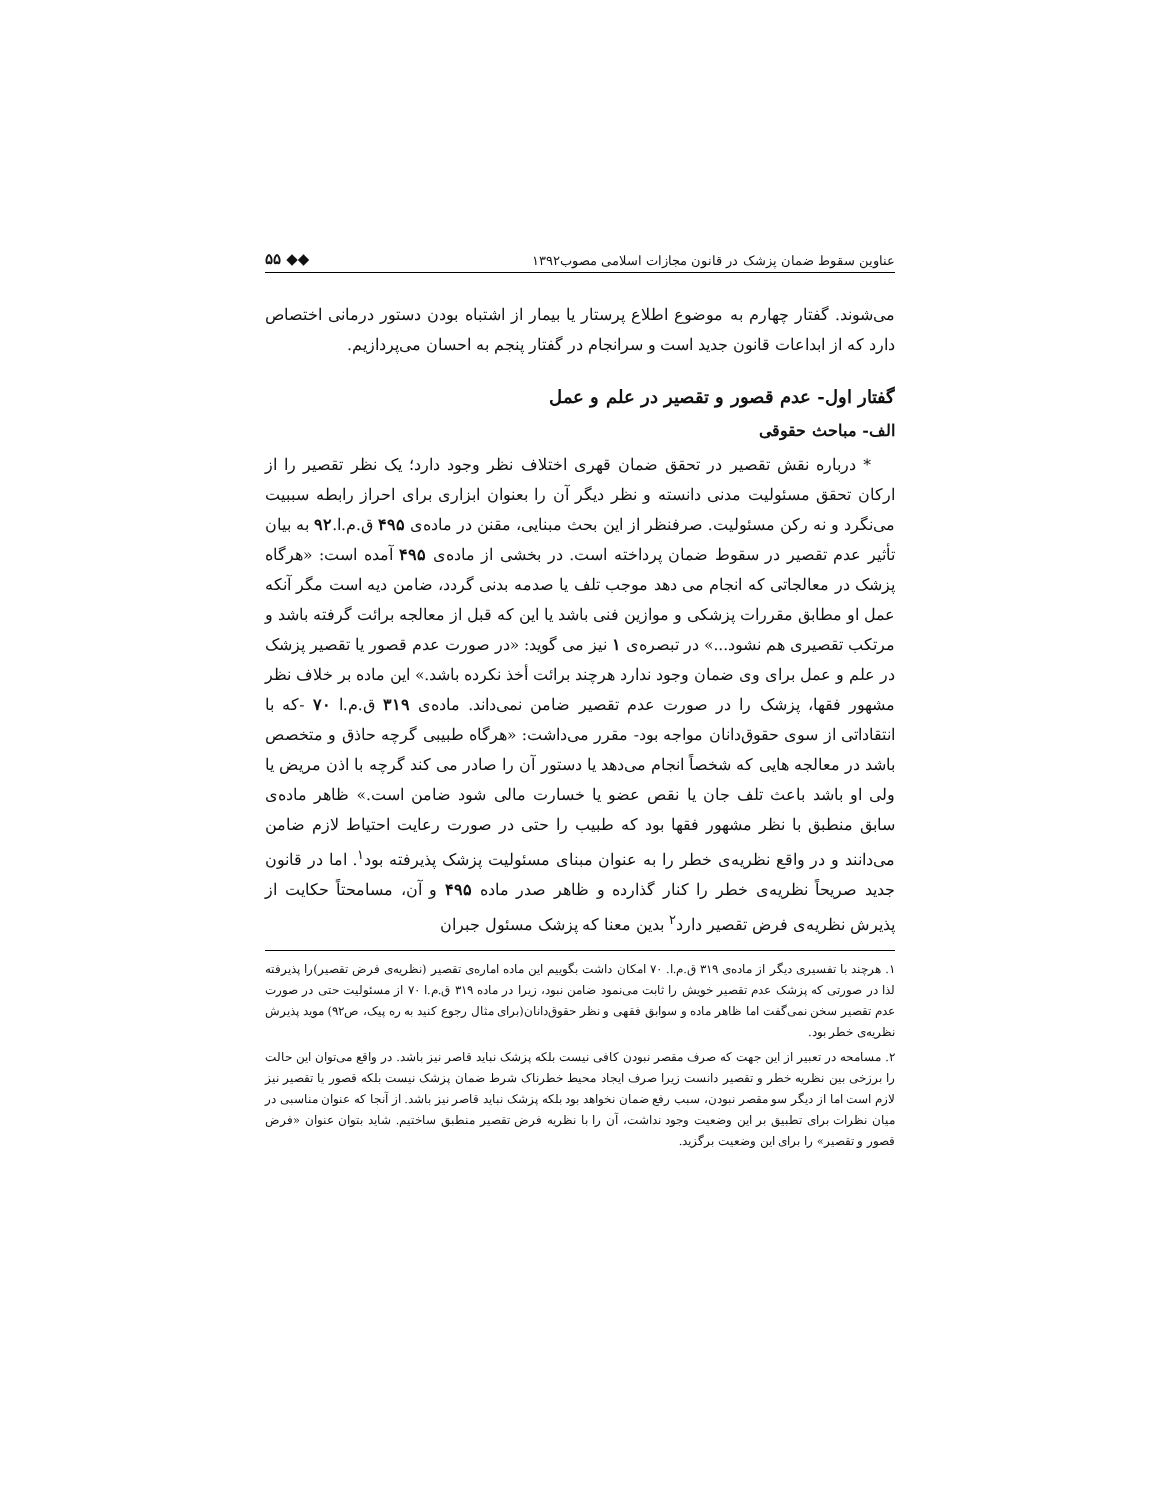عناوین سقوط ضمان پزشک در قانون مجازات اسلامی مصوب۱۳۹۲ ◆◆ ۵۵
می‌شوند. گفتار چهارم به موضوع اطلاع پرستار یا بیمار از اشتباه بودن دستور درمانی اختصاص دارد که از ابداعات قانون جدید است و سرانجام در گفتار پنجم به احسان می‌پردازیم.
گفتار اول- عدم قصور و تقصیر در علم و عمل
الف- مباحث حقوقی
* درباره نقش تقصیر در تحقق ضمان قهری اختلاف نظر وجود دارد؛ یک نظر تقصیر را از ارکان تحقق مسئولیت مدنی دانسته و نظر دیگر آن را بعنوان ابزاری برای احراز رابطه سببیت می‌نگرد و نه رکن مسئولیت. صرفنظر از این بحث مبنایی، مقنن در ماده‌ی ۴۹۵ ق.م.ا.۹۲ به بیان تأثیر عدم تقصیر در سقوط ضمان پرداخته است. در بخشی از ماده‌ی ۴۹۵ آمده است: «هرگاه پزشک در معالجاتی که انجام می دهد موجب تلف یا صدمه بدنی گردد، ضامن دیه است مگر آنکه عمل او مطابق مقررات پزشکی و موازین فنی باشد یا این که قبل از معالجه برائت گرفته باشد و مرتکب تقصیری هم نشود...» در تبصره‌ی ۱ نیز می گوید: «در صورت عدم قصور یا تقصیر پزشک در علم و عمل برای وی ضمان وجود ندارد هرچند برائت أخذ نکرده باشد.» این ماده بر خلاف نظر مشهور فقها، پزشک را در صورت عدم تقصیر ضامن نمی‌داند. ماده‌ی ۳۱۹ ق.م.ا ۷۰ -که با انتقاداتی از سوی حقوق‌دانان مواجه بود- مقرر می‌داشت: «هرگاه طبیبی گرچه حاذق و متخصص باشد در معالجه هایی که شخصاً انجام می‌دهد یا دستور آن را صادر می کند گرچه با اذن مریض یا ولی او باشد باعث تلف جان یا نقص عضو یا خسارت مالی شود ضامن است.» ظاهر ماده‌ی سابق منطبق با نظر مشهور فقها بود که طبیب را حتی در صورت رعایت احتیاط لازم ضامن می‌دانند و در واقع نظریه‌ی خطر را به عنوان مبنای مسئولیت پزشک پذیرفته بود<sup>۱</sup>. اما در قانون جدید صریحاً نظریه‌ی خطر را کنار گذارده و ظاهر صدر ماده ۴۹۵ و آن، مسامحتاً حکایت از پذیرش نظریه‌ی فرض تقصیر دارد<sup>۲</sup> بدین معنا که پزشک مسئول جبران
۱. هرچند با تفسیری دیگر از ماده‌ی ۳۱۹ ق.م.ا. ۷۰ امکان داشت بگوییم این ماده اماره‌ی تقصیر (نظریه‌ی فرض تقصیر)را پذیرفته لذا در صورتی که پزشک عدم تقصیر خویش را ثابت می‌نمود ضامن نبود، زیرا در ماده ۳۱۹ ق.م.ا ۷۰ از مسئولیت حتی در صورت عدم تقصیر سخن نمی‌گفت اما ظاهر ماده و سوابق فقهی و نظر حقوق‌دانان(برای مثال رجوع کنید به ره پیک، ص۹۲) موید پذیرش نظریه‌ی خطر بود.
۲. مسامحه در تعبیر از این جهت که صرف مقصر نبودن کافی نیست بلکه پزشک نباید قاصر نیز باشد. در واقع می‌توان این حالت را برزخی بین نظریه خطر و تقصیر دانست زیرا صرف ایجاد محیط خطرناک شرط ضمان پزشک نیست بلکه قصور یا تقصیر نیز لازم است اما از دیگر سو مقصر نبودن، سبب رفع ضمان نخواهد بود بلکه پزشک نباید قاصر نیز باشد. از آنجا که عنوان مناسبی در میان نظرات برای تطبیق بر این وضعیت وجود نداشت، آن را با نظریه فرض تقصیر منطبق ساختیم. شاید بتوان عنوان «فرض قصور و تقصیر» را برای این وضعیت برگزید.